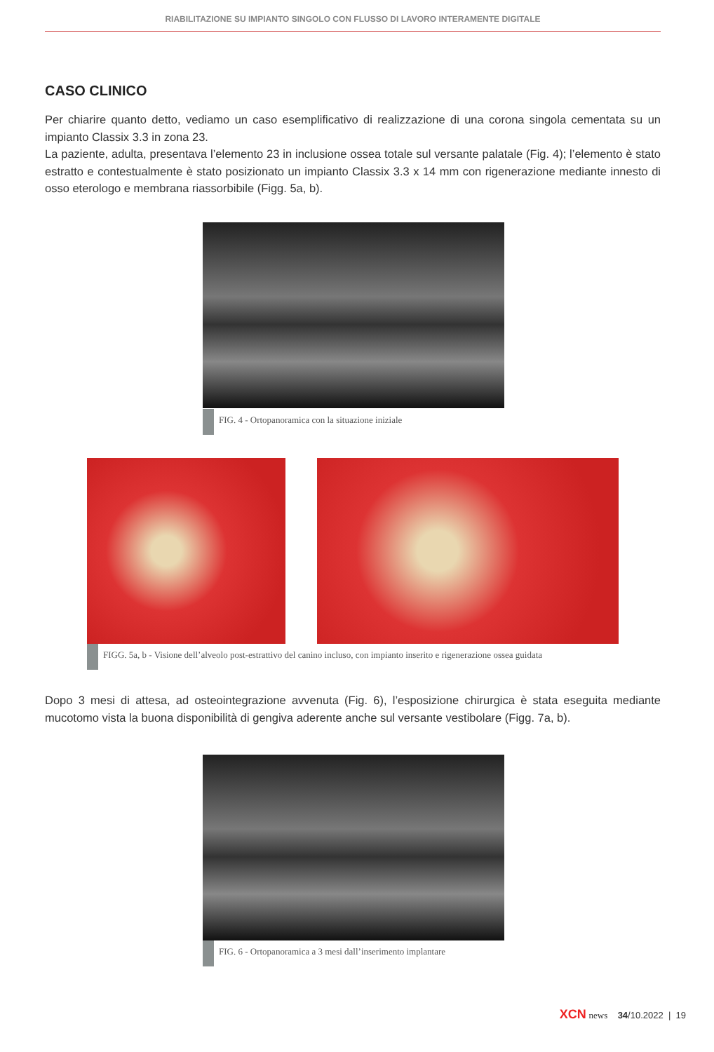RIABILITAZIONE SU IMPIANTO SINGOLO CON FLUSSO DI LAVORO INTERAMENTE DIGITALE
CASO CLINICO
Per chiarire quanto detto, vediamo un caso esemplificativo di realizzazione di una corona singola cementata su un impianto Classix 3.3 in zona 23.
La paziente, adulta, presentava l’elemento 23 in inclusione ossea totale sul versante palatale (Fig. 4); l’elemen­to è stato estratto e contestualmente è stato posizionato un impianto Classix 3.3 x 14 mm con rigenerazione mediante innesto di osso eterologo e membrana riassorbibile (Figg. 5a, b).
FIG. 4 - Ortopanoramica con la situazione iniziale
FIGG. 5a, b - Visione dell’alveolo post-estrattivo del canino incluso, con impianto inserito e rigenerazione ossea guidata
Dopo 3 mesi di attesa, ad osteointegrazione avvenuta (Fig. 6), l’esposizione chirurgica è stata eseguita mediante mucotomo vista la buona disponibilità di gengiva aderente anche sul versante vestibolare (Figg. 7a, b).
FIG. 6 - Ortopanoramica a 3 mesi dall’inserimento implantare
XCN news 34/10.2022 | 19